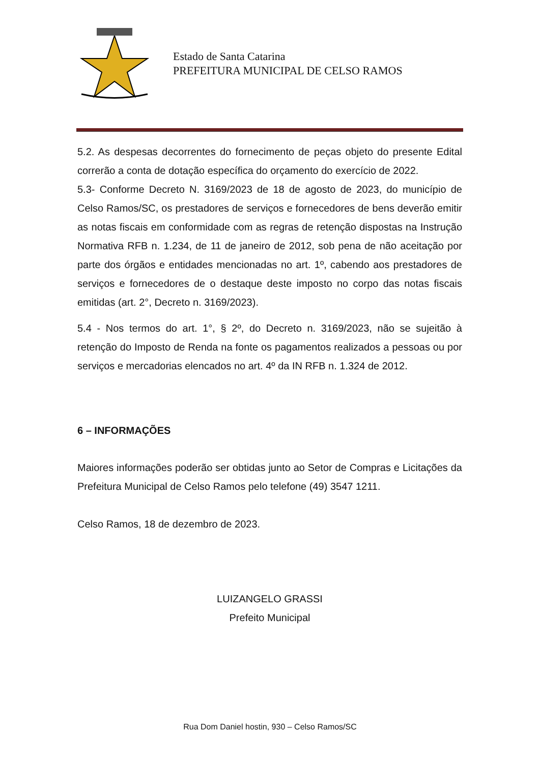Estado de Santa Catarina
PREFEITURA MUNICIPAL DE CELSO RAMOS
5.2. As despesas decorrentes do fornecimento de peças objeto do presente Edital correrão a conta de dotação específica do orçamento do exercício de 2022.
5.3- Conforme Decreto N. 3169/2023 de 18 de agosto de 2023, do município de Celso Ramos/SC, os prestadores de serviços e fornecedores de bens deverão emitir as notas fiscais em conformidade com as regras de retenção dispostas na Instrução Normativa RFB n. 1.234, de 11 de janeiro de 2012, sob pena de não aceitação por parte dos órgãos e entidades mencionadas no art. 1º, cabendo aos prestadores de serviços e fornecedores de o destaque deste imposto no corpo das notas fiscais emitidas (art. 2°, Decreto n. 3169/2023).
5.4 - Nos termos do art. 1°, § 2º, do Decreto n. 3169/2023, não se sujeitão à retenção do Imposto de Renda na fonte os pagamentos realizados a pessoas ou por serviços e mercadorias elencados no art. 4º da IN RFB n. 1.324 de 2012.
6 – INFORMAÇÕES
Maiores informações poderão ser obtidas junto ao Setor de Compras e Licitações da Prefeitura Municipal de Celso Ramos pelo telefone (49) 3547 1211.
Celso Ramos, 18 de dezembro de 2023.
LUIZANGELO GRASSI
Prefeito Municipal
Rua Dom Daniel hostin, 930 – Celso Ramos/SC